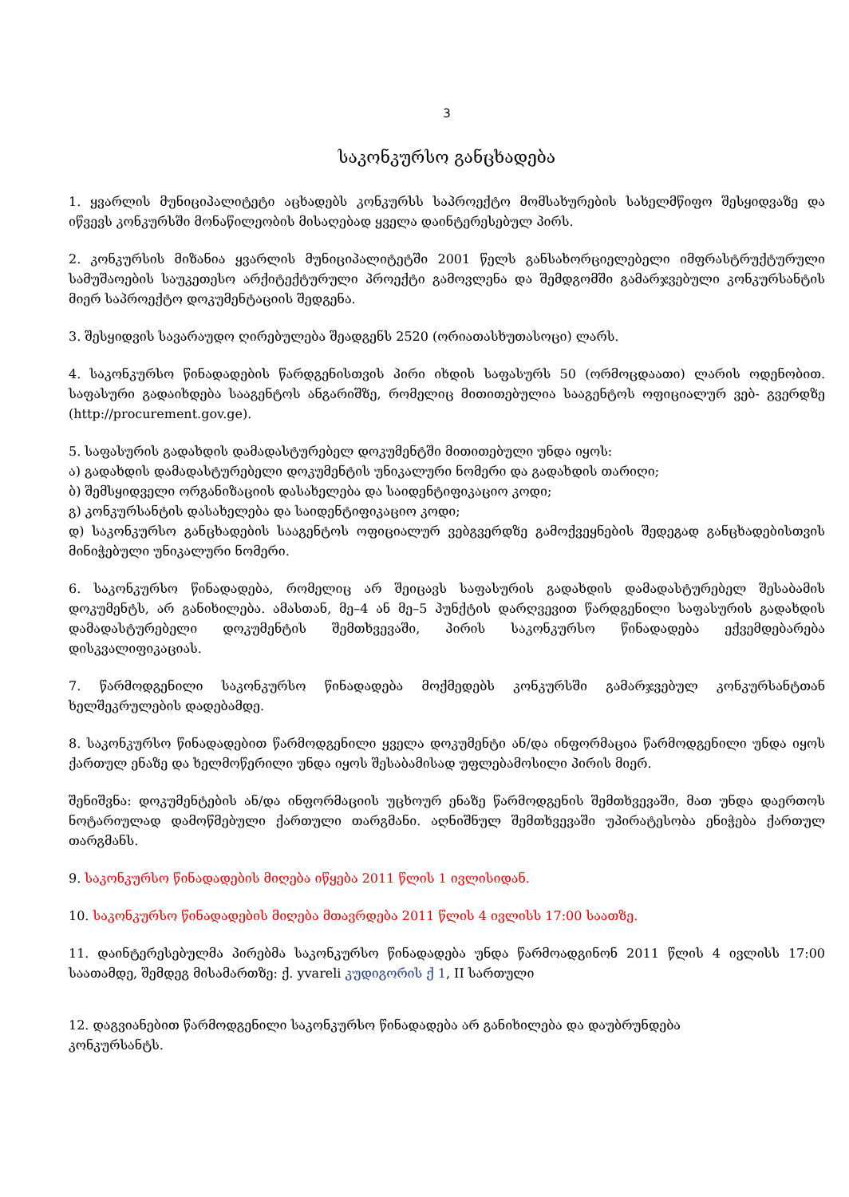3
საკონკურსო განცხადება
1. ყვარლის მუნიციპალიტეტი აცხადებს კონკურსს საპროექტო მომსახურების სახელმწიფო შესყიდვაზე და იწვევს კონკურსში მონაწილეობის მისაღებად ყველა დაინტერესებულ პირს.
2. კონკურსის მიზანია ყვარლის მუნიციპალიტეტში 2001 წელს განსახორციელებელი იმფრასტრუქტურული სამუშაოების საუკეთესო არქიტექტურული პროექტი გამოვლენა და შემდგომში გამარჯვებული კონკურსანტის მიერ საპროექტო დოკუმენტაციის შედგენა.
3. შესყიდვის სავარაუდო ღირებულება შეადგენს 2520 (ორიათასხუთასოცი) ლარს.
4. საკონკურსო წინადადების წარდგენისთვის პირი იხდის საფასურს 50 (ორმოცდაათი) ლარის ოდენობით. საფასური გადაიხდება სააგენტოს ანგარიშზე, რომელიც მითითებულია სააგენტოს ოფიციალურ ვებ- გვერდზე (http://procurement.gov.ge).
5. საფასურის გადახდის დამადასტურებელ დოკუმენტში მითითებული უნდა იყოს:
ა) გადახდის დამადასტურებელი დოკუმენტის უნიკალური ნომერი და გადახდის თარიღი;
ბ) შემსყიდველი ორგანიზაციის დასახელება და საიდენტიფიკაციო კოდი;
გ) კონკურსანტის დასახელება და საიდენტიფიკაციო კოდი;
დ) საკონკურსო განცხადების სააგენტოს ოფიციალურ ვებგვერდზე გამოქვეყნების შედეგად განცხადებისთვის მინიჭებული უნიკალური ნომერი.
6. საკონკურსო წინადადება, რომელიც არ შეიცავს საფასურის გადახდის დამადასტურებელ შესაბამის დოკუმენტს, არ განიხილება. ამასთან, მე–4 ან მე–5 პუნქტის დარღვევით წარდგენილი საფასურის გადახდის დამადასტურებელი დოკუმენტის შემთხვევაში, პირის საკონკურსო წინადადება ექვემდებარება დისკვალიფიკაციას.
7. წარმოდგენილი საკონკურსო წინადადება მოქმედებს კონკურსში გამარჯვებულ კონკურსანტთან ხელშეკრულების დადებამდე.
8. საკონკურსო წინადადებით წარმოდგენილი ყველა დოკუმენტი ან/და ინფორმაცია წარმოდგენილი უნდა იყოს ქართულ ენაზე და ხელმოწერილი უნდა იყოს შესაბამისად უფლებამოსილი პირის მიერ.
შენიშვნა: დოკუმენტების ან/და ინფორმაციის უცხოურ ენაზე წარმოდგენის შემთხვევაში, მათ უნდა დაერთოს ნოტარიულად დამოწმებული ქართული თარგმანი. აღნიშნულ შემთხვევაში უპირატესობა ენიჭება ქართულ თარგმანს.
9. საკონკურსო წინადადების მიღება იწყება 2011 წლის 1 ივლისიდან.
10. საკონკურსო წინადადების მიღება მთავრდება 2011 წლის 4 ივლისს 17:00 საათზე.
11. დაინტერესებულმა პირებმა საკონკურსო წინადადება უნდა წარმოადგინონ 2011 წლის 4 ივლისს 17:00 საათამდე, შემდეგ მისამართზე: ქ. yvareli კუდიგორის ქ 1, II სართული
12. დაგვიანებით წარმოდგენილი საკონკურსო წინადადება არ განიხილება და დაუბრუნდება
კონკურსანტს.